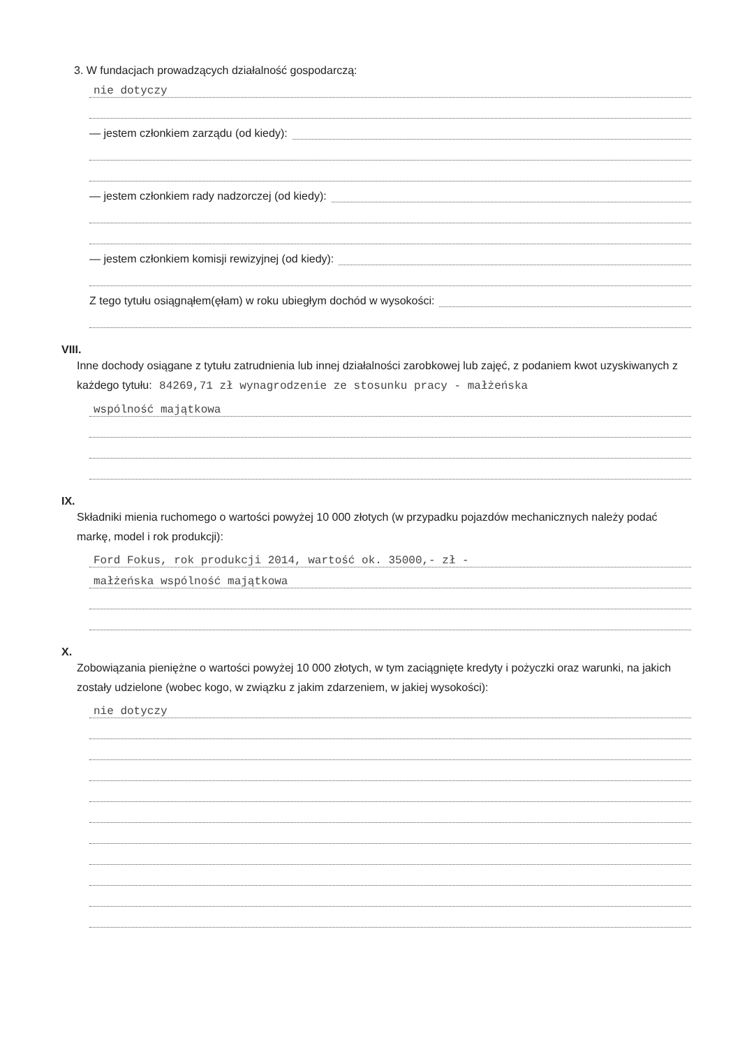3. W fundacjach prowadzących działalność gospodarczą:
nie dotyczy
— jestem członkiem zarządu (od kiedy):
— jestem członkiem rady nadzorczej (od kiedy):
— jestem członkiem komisji rewizyjnej (od kiedy):
Z tego tytułu osiągnąłem(ęłam) w roku ubiegłym dochód w wysokości:
VIII.
Inne dochody osiągane z tytułu zatrudnienia lub innej działalności zarobkowej lub zajęć, z podaniem kwot uzyskiwanych z każdego tytułu: 84269,71 zł wynagrodzenie ze stosunku pracy - małżeńska
wspólność majątkowa
IX.
Składniki mienia ruchomego o wartości powyżej 10 000 złotych (w przypadku pojazdów mechanicznych należy podać markę, model i rok produkcji):
Ford Fokus, rok produkcji 2014, wartość ok. 35000,- zł -
małżeńska wspólność majątkowa
X.
Zobowiązania pieniężne o wartości powyżej 10 000 złotych, w tym zaciągnięte kredyty i pożyczki oraz warunki, na jakich zostały udzielone (wobec kogo, w związku z jakim zdarzeniem, w jakiej wysokości):
nie dotyczy